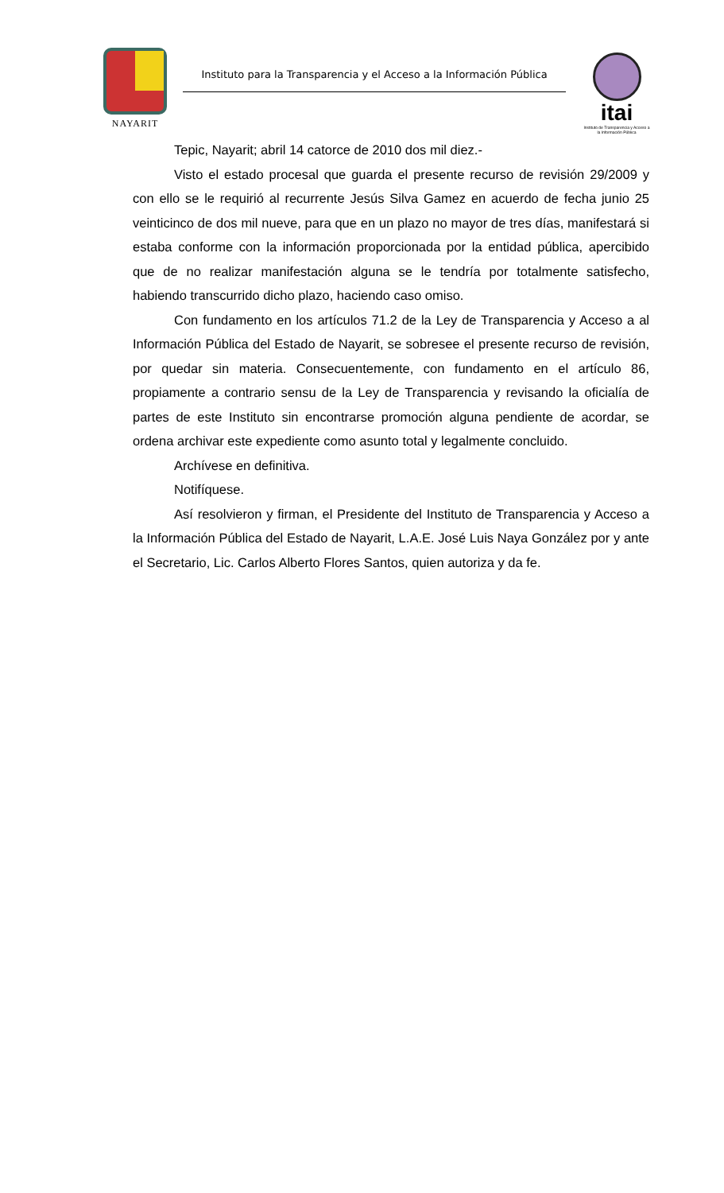NAYARIT
Instituto para la Transparencia y el Acceso a la Información Pública
itai
Instituto de Transparencia y Acceso a la Información Pública
Tepic, Nayarit; abril 14 catorce de 2010 dos mil diez.-
Visto el estado procesal que guarda el presente recurso de revisión 29/2009 y con ello se le requirió al recurrente Jesús Silva Gamez en acuerdo de fecha junio 25 veinticinco de dos mil nueve, para que en un plazo no mayor de tres días, manifestará si estaba conforme con la información proporcionada por la entidad pública, apercibido que de no realizar manifestación alguna se le tendría por totalmente satisfecho, habiendo transcurrido dicho plazo, haciendo caso omiso.
Con fundamento en los artículos 71.2 de la Ley de Transparencia y Acceso a al Información Pública del Estado de Nayarit, se sobresee el presente recurso de revisión, por quedar sin materia. Consecuentemente, con fundamento en el artículo 86, propiamente a contrario sensu de la Ley de Transparencia y revisando la oficialía de partes de este Instituto sin encontrarse promoción alguna pendiente de acordar, se ordena archivar este expediente como asunto total y legalmente concluido.
Archívese en definitiva.
Notifíquese.
Así resolvieron y firman, el Presidente del Instituto de Transparencia y Acceso a la Información Pública del Estado de Nayarit, L.A.E. José Luis Naya González por y ante el Secretario, Lic. Carlos Alberto Flores Santos, quien autoriza y da fe.